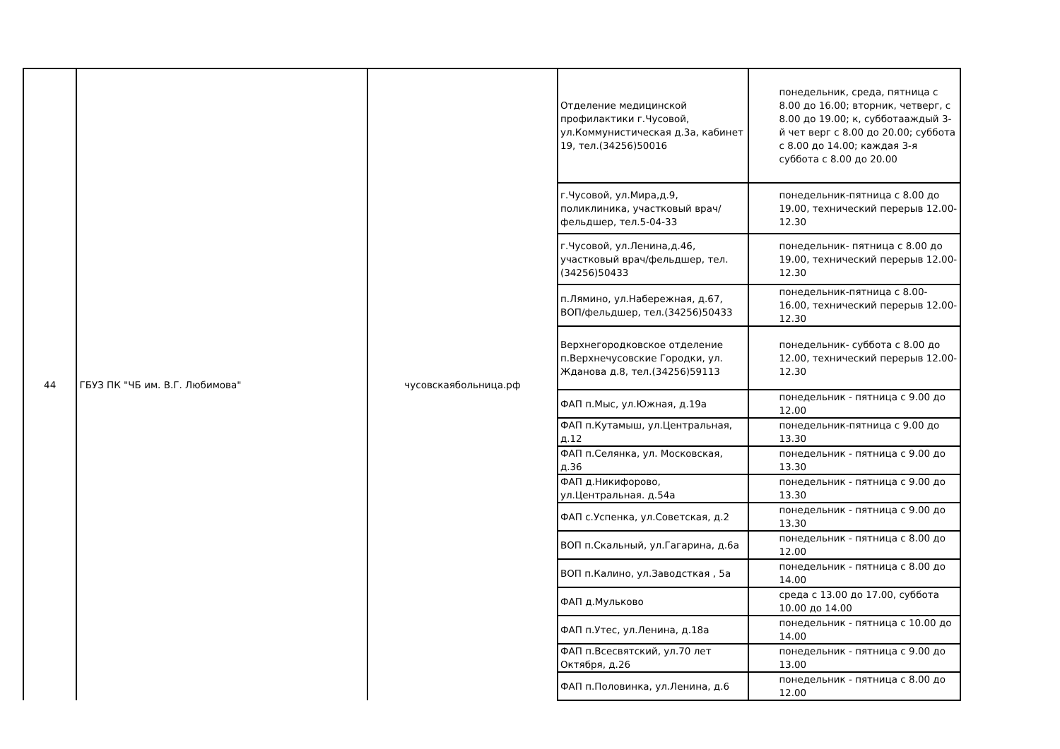| 44 | ГБУЗ ПК "ЧБ им. В.Г. Любимова" | чусовскаябольница.рф | Отделение медицинской профилактики г.Чусовой, ул.Коммунистическая д.3а, кабинет 19, тел.(34256)50016 | понедельник, среда, пятница с 8.00 до 16.00; вторник, четверг, с 8.00 до 19.00; к, субботааждый 3-й чет верг с 8.00 до 20.00; суббота с 8.00 до 14.00; каждая 3-я суббота с 8.00 до 20.00 |
| | | | г.Чусовой, ул.Мира,д.9, поликлиника, участковый врач/фельдшер, тел.5-04-33 | понедельник-пятница с 8.00 до 19.00, технический перерыв 12.00-12.30 |
| | | | г.Чусовой, ул.Ленина,д.46, участковый врач/фельдшер, тел.(34256)50433 | понедельник- пятница с 8.00 до 19.00, технический перерыв 12.00-12.30 |
| | | | п.Лямино, ул.Набережная, д.67, ВОП/фельдшер, тел.(34256)50433 | понедельник-пятница с 8.00-16.00, технический перерыв 12.00-12.30 |
| | | | Верхнегородковское отделение п.Верхнечусовские Городки, ул. Жданова д.8, тел.(34256)59113 | понедельник- суббота с 8.00 до 12.00, технический перерыв 12.00-12.30 |
| | | | ФАП п.Мыс, ул.Южная, д.19а | понедельник - пятница с 9.00 до 12.00 |
| | | | ФАП п.Кутамыш, ул.Центральная, д.12 | понедельник-пятница с 9.00 до 13.30 |
| | | | ФАП п.Селянка, ул. Московская, д.36 | понедельник - пятница с 9.00 до 13.30 |
| | | | ФАП д.Никифорово, ул.Центральная. д.54а | понедельник - пятница с 9.00 до 13.30 |
| | | | ФАП с.Успенка, ул.Советская, д.2 | понедельник - пятница с 9.00 до 13.30 |
| | | | ВОП п.Скальный, ул.Гагарина, д.6а | понедельник - пятница с 8.00 до 12.00 |
| | | | ВОП п.Калино, ул.Заводсткая , 5а | понедельник - пятница с 8.00 до 14.00 |
| | | | ФАП д.Мульково | среда с 13.00 до 17.00, суббота 10.00 до 14.00 |
| | | | ФАП п.Утес, ул.Ленина, д.18а | понедельник - пятница с 10.00 до 14.00 |
| | | | ФАП п.Всесвятский, ул.70 лет Октября, д.26 | понедельник - пятница с 9.00 до 13.00 |
| | | | ФАП п.Половинка, ул.Ленина, д.6 | понедельник - пятница с 8.00 до 12.00 |